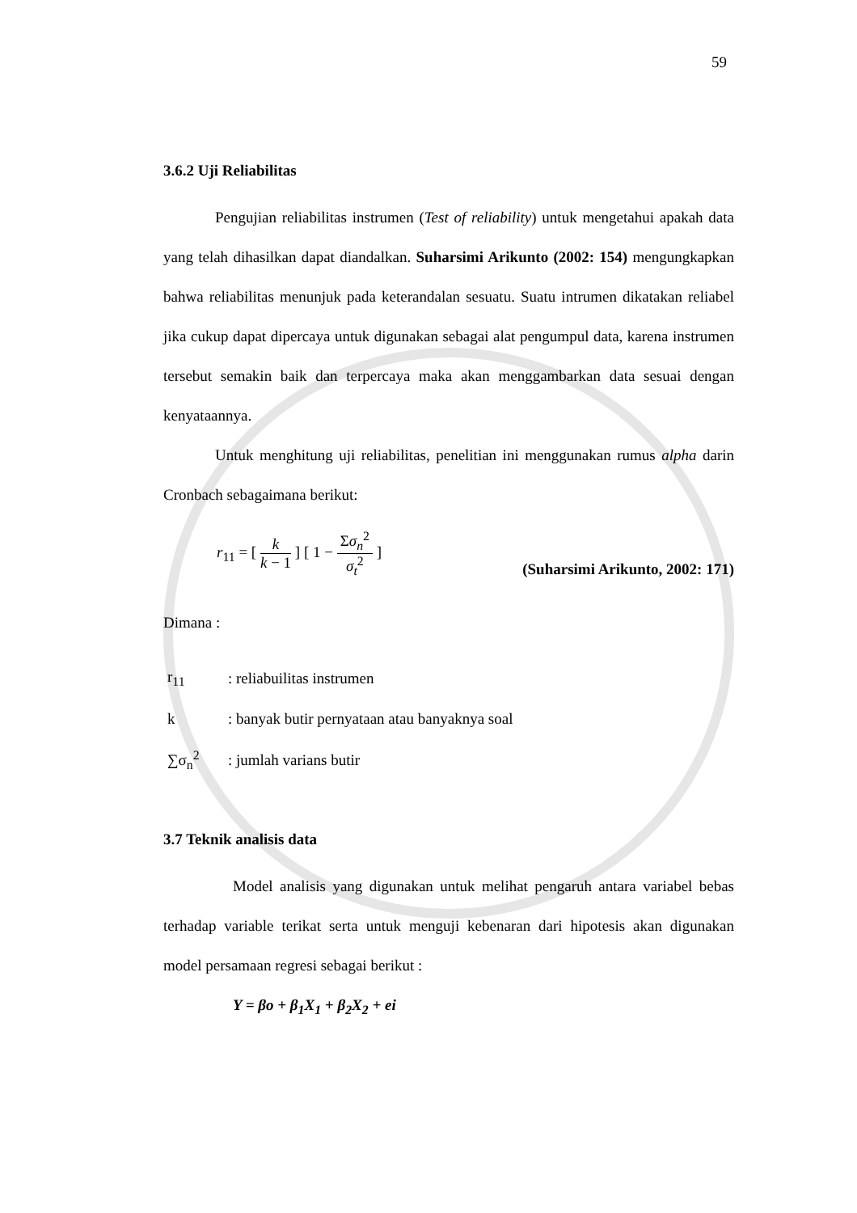59
3.6.2 Uji Reliabilitas
Pengujian reliabilitas instrumen (Test of reliability) untuk mengetahui apakah data yang telah dihasilkan dapat diandalkan. Suharsimi Arikunto (2002: 154) mengungkapkan bahwa reliabilitas menunjuk pada keterandalan sesuatu. Suatu intrumen dikatakan reliabel jika cukup dapat dipercaya untuk digunakan sebagai alat pengumpul data, karena instrumen tersebut semakin baik dan terpercaya maka akan menggambarkan data sesuai dengan kenyataannya.
Untuk menghitung uji reliabilitas, penelitian ini menggunakan rumus alpha darin Cronbach sebagaimana berikut:
r<sub>11</sub> = [ k k − 1 ] [ 1 − Σσ<sub>n</sub><sup>2</sup> σ<sub>t</sub><sup>2</sup> ]
(Suharsimi Arikunto, 2002: 171)
Dimana :
| r<sub>11</sub> | : reliabuilitas instrumen |
| k | : banyak butir pernyataan atau banyaknya soal |
| ∑σ<sub>n</sub><sup>2</sup> | : jumlah varians butir |
3.7 Teknik analisis data
Model analisis yang digunakan untuk melihat pengaruh antara variabel bebas terhadap variable terikat serta untuk menguji kebenaran dari hipotesis akan digunakan model persamaan regresi sebagai berikut :
Y = βo + β<sub>1</sub>X<sub>1</sub> + β<sub>2</sub>X<sub>2</sub> + ei